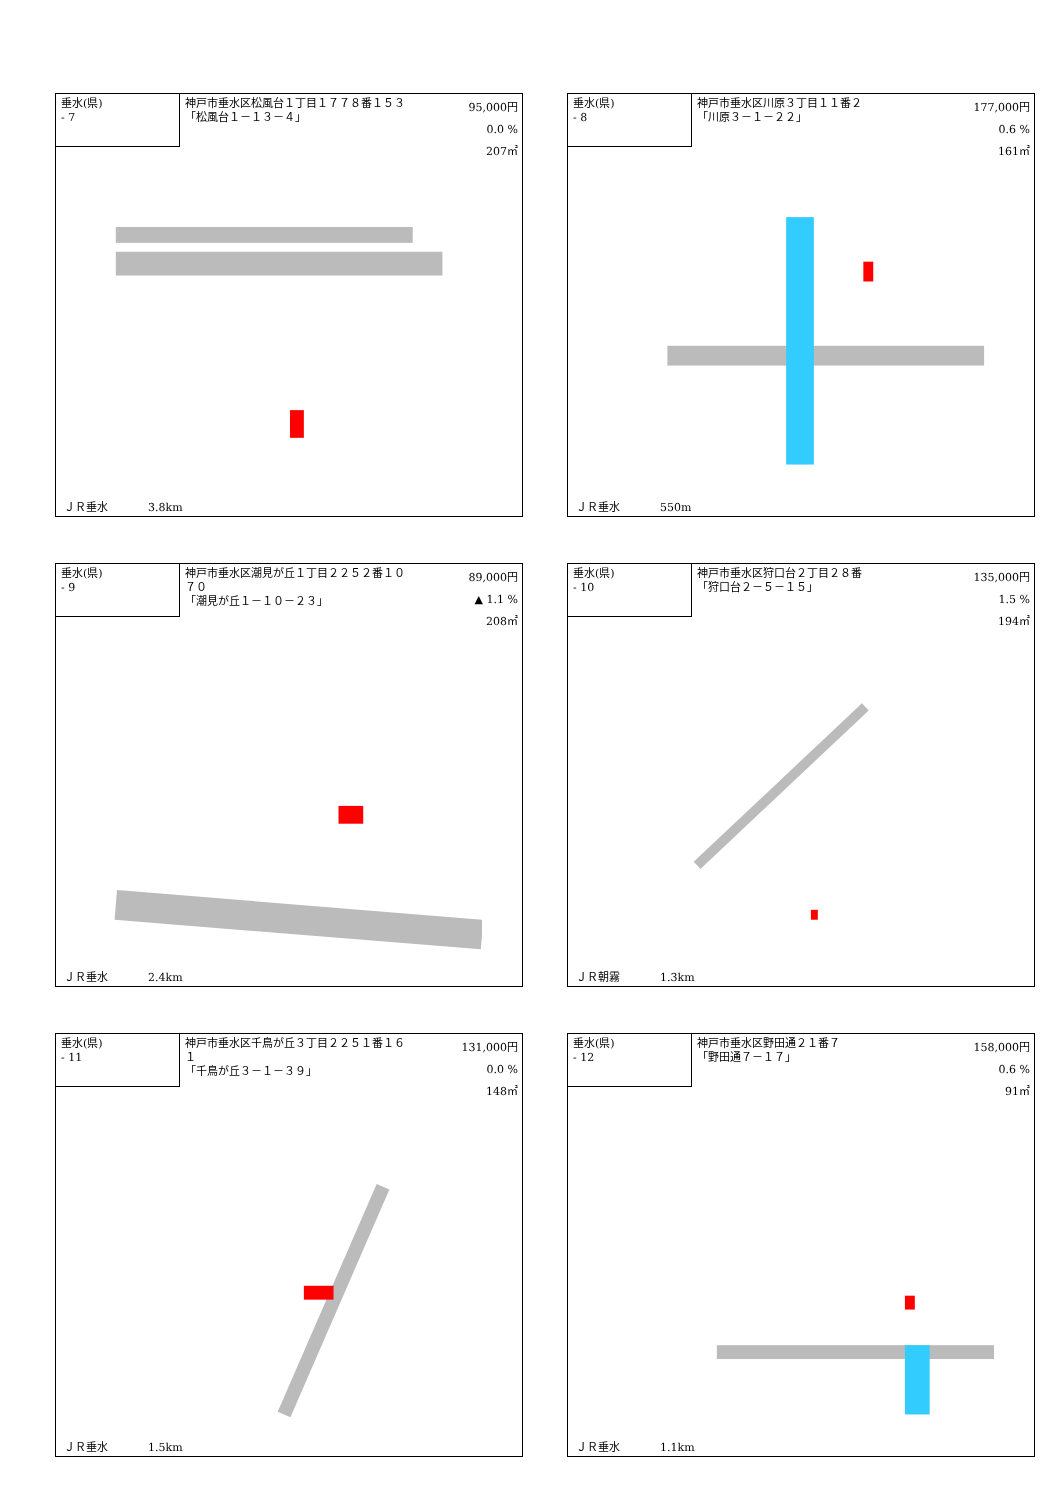垂水(県)
- 7
神戸市垂水区松風台１丁目１７７８番１５３
「松風台１－１３－４」
95,000円
0.0 %
207㎡
ＪＲ垂水 3.8km
垂水(県)
- 8
神戸市垂水区川原３丁目１１番２
「川原３－１－２２」
177,000円
0.6 %
161㎡
ＪＲ垂水 550m
垂水(県)
- 9
神戸市垂水区潮見が丘１丁目２２５２番１０７０
「潮見が丘１－１０－２３」
89,000円
▲ 1.1 %
208㎡
ＪＲ垂水 2.4km
垂水(県)
- 10
神戸市垂水区狩口台２丁目２８番
「狩口台２－５－１５」
135,000円
1.5 %
194㎡
ＪＲ朝霧 1.3km
垂水(県)
- 11
神戸市垂水区千鳥が丘３丁目２２５１番１６１
「千鳥が丘３－１－３９」
131,000円
0.0 %
148㎡
ＪＲ垂水 1.5km
垂水(県)
- 12
神戸市垂水区野田通２１番７
「野田通７－１７」
158,000円
0.6 %
91㎡
ＪＲ垂水 1.1km